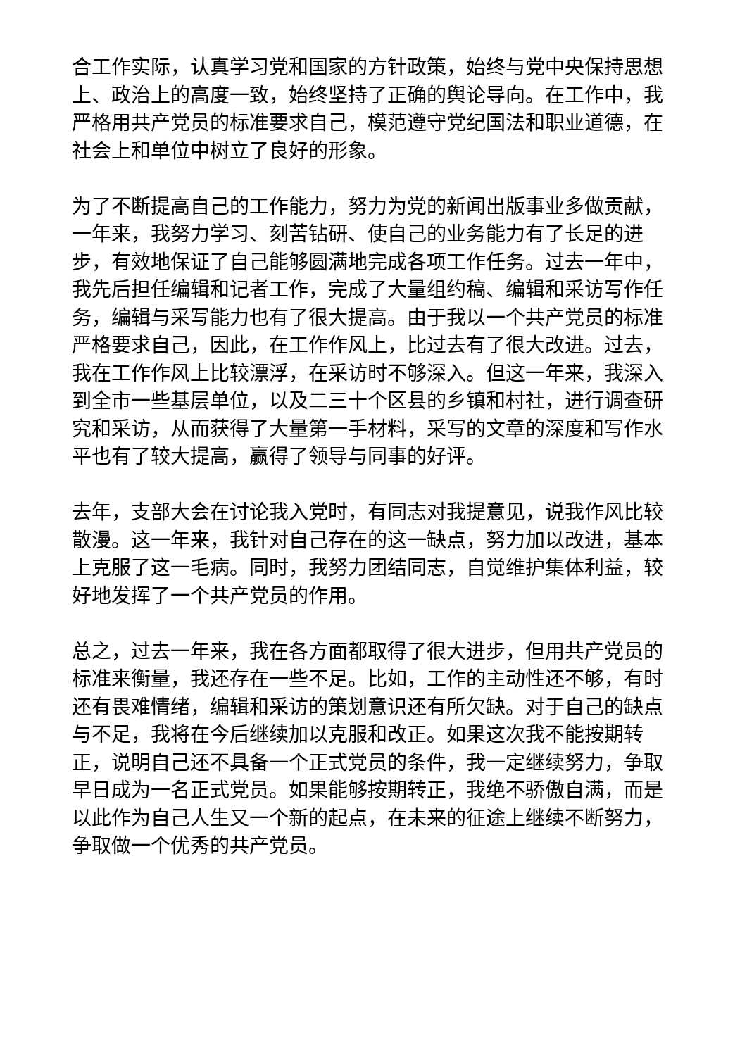合工作实际，认真学习党和国家的方针政策，始终与党中央保持思想上、政治上的高度一致，始终坚持了正确的舆论导向。在工作中，我严格用共产党员的标准要求自己，模范遵守党纪国法和职业道德，在社会上和单位中树立了良好的形象。
为了不断提高自己的工作能力，努力为党的新闻出版事业多做贡献，一年来，我努力学习、刻苦钻研、使自己的业务能力有了长足的进步，有效地保证了自己能够圆满地完成各项工作任务。过去一年中，我先后担任编辑和记者工作，完成了大量组约稿、编辑和采访写作任务，编辑与采写能力也有了很大提高。由于我以一个共产党员的标准严格要求自己，因此，在工作作风上，比过去有了很大改进。过去，我在工作作风上比较漂浮，在采访时不够深入。但这一年来，我深入到全市一些基层单位，以及二三十个区县的乡镇和村社，进行调查研究和采访，从而获得了大量第一手材料，采写的文章的深度和写作水平也有了较大提高，赢得了领导与同事的好评。
去年，支部大会在讨论我入党时，有同志对我提意见，说我作风比较散漫。这一年来，我针对自己存在的这一缺点，努力加以改进，基本上克服了这一毛病。同时，我努力团结同志，自觉维护集体利益，较好地发挥了一个共产党员的作用。
总之，过去一年来，我在各方面都取得了很大进步，但用共产党员的标准来衡量，我还存在一些不足。比如，工作的主动性还不够，有时还有畏难情绪，编辑和采访的策划意识还有所欠缺。对于自己的缺点与不足，我将在今后继续加以克服和改正。如果这次我不能按期转正，说明自己还不具备一个正式党员的条件，我一定继续努力，争取早日成为一名正式党员。如果能够按期转正，我绝不骄傲自满，而是以此作为自己人生又一个新的起点，在未来的征途上继续不断努力，争取做一个优秀的共产党员。